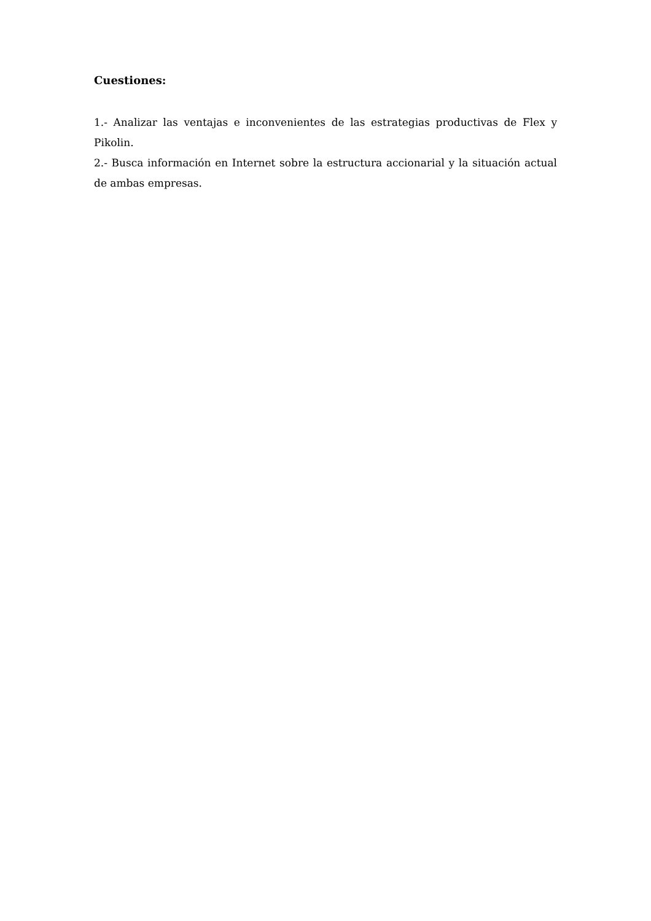Cuestiones:
1.- Analizar las ventajas e inconvenientes de las estrategias productivas de Flex y Pikolin.
2.- Busca información en Internet sobre la estructura accionarial y la situación actual de ambas empresas.